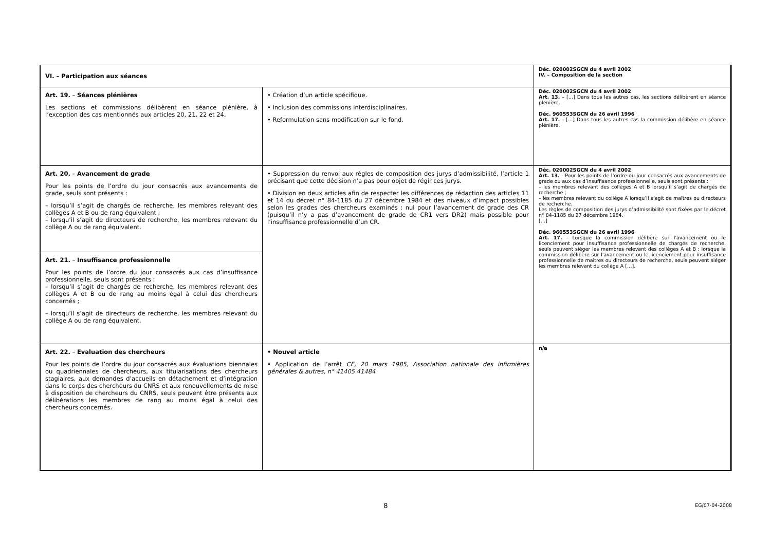| VI. – Participation aux séances | | Déc. 020002SGCN du 4 avril 2002 IV. – Composition de la section |
| Art. 19. – Séances plénières Les sections et commissions délibèrent en séance plénière, à l’exception des cas mentionnés aux articles 20, 21, 22 et 24. | • Création d’un article spécifique. • Inclusion des commissions interdisciplinaires. • Reformulation sans modification sur le fond. | Déc. 020002SGCN du 4 avril 2002 Art. 13. – […] Dans tous les autres cas, les sections délibèrent en séance plénière. Déc. 960553SGCN du 26 avril 1996 Art. 17. - […] Dans tous les autres cas la commission délibère en séance plénière. |
| Art. 20. – Avancement de grade Pour les points de l’ordre du jour consacrés aux avancements de grade, seuls sont présents : – lorsqu’il s’agit de chargés de recherche, les membres relevant des collèges A et B ou de rang équivalent ; – lorsqu’il s’agit de directeurs de recherche, les membres relevant du collège A ou de rang équivalent. | • Suppression du renvoi aux règles de composition des jurys d’admissibilité, l’article 1 précisant que cette décision n’a pas pour objet de régir ces jurys. • Division en deux articles afin de respecter les différences de rédaction des articles 11 et 14 du décret n° 84-1185 du 27 décembre 1984 et des niveaux d’impact possibles selon les grades des chercheurs examinés : nul pour l’avancement de grade des CR (puisqu’il n’y a pas d’avancement de grade de CR1 vers DR2) mais possible pour l’insuffisance professionnelle d’un CR. | Déc. 020002SGCN du 4 avril 2002 Art. 13. - Pour les points de l’ordre du jour consacrés aux avancements de grade ou aux cas d’insuffisance professionnelle, seuls sont présents : – les membres relevant des collèges A et B lorsqu’il s’agit de chargés de recherche ; – les membres relevant du collège A lorsqu’il s’agit de maîtres ou directeurs de recherche. Les règles de composition des jurys d’admissibilité sont fixées par le décret n° 84-1185 du 27 décembre 1984. […] Déc. 960553SGCN du 26 avril 1996 Art. 17. - Lorsque la commission délibère sur l'avancement ou le licenciement pour insuffisance professionnelle de chargés de recherche, seuls peuvent siéger les membres relevant des collèges A et B ; lorsque la commission délibère sur l'avancement ou le licenciement pour insuffisance professionnelle de maîtres ou directeurs de recherche, seuls peuvent siéger les membres relevant du collège A […]. |
| Art. 21. – Insuffisance professionnelle Pour les points de l’ordre du jour consacrés aux cas d’insuffisance professionnelle, seuls sont présents : – lorsqu’il s’agit de chargés de recherche, les membres relevant des collèges A et B ou de rang au moins égal à celui des chercheurs concernés ; – lorsqu’il s’agit de directeurs de recherche, les membres relevant du collège A ou de rang équivalent. | | |
| Art. 22. – Evaluation des chercheurs Pour les points de l’ordre du jour consacrés aux évaluations biennales ou quadriennales de chercheurs, aux titularisations des chercheurs stagiaires, aux demandes d’accueils en détachement et d’intégration dans le corps des chercheurs du CNRS et aux renouvellements de mise à disposition de chercheurs du CNRS, seuls peuvent être présents aux délibérations les membres de rang au moins égal à celui des chercheurs concernés. | • Nouvel article • Application de l’arrêt CE, 20 mars 1985, Association nationale des infirmières générales & autres, n° 41405 41484 | n/a |
8
EG/07-04-2008